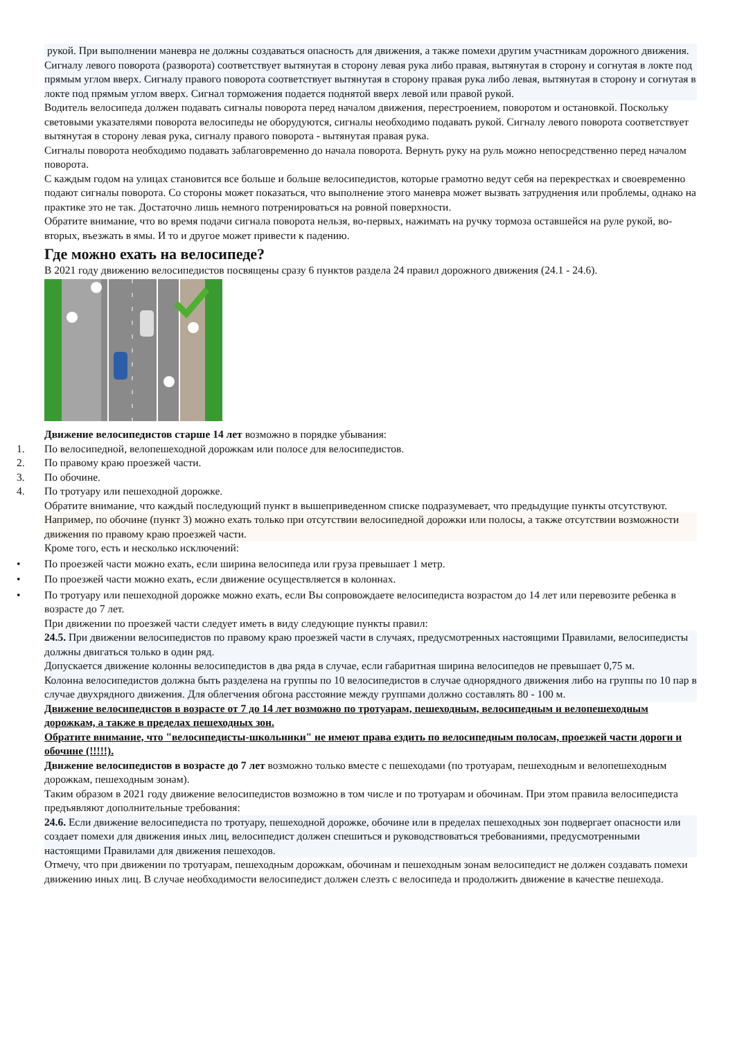рукой. При выполнении маневра не должны создаваться опасность для движения, а также помехи другим участникам дорожного движения.
Сигналу левого поворота (разворота) соответствует вытянутая в сторону левая рука либо правая, вытянутая в сторону и согнутая в локте под прямым углом вверх. Сигналу правого поворота соответствует вытянутая в сторону правая рука либо левая, вытянутая в сторону и согнутая в локте под прямым углом вверх. Сигнал торможения подается поднятой вверх левой или правой рукой.
Водитель велосипеда должен подавать сигналы поворота перед началом движения, перестроением, поворотом и остановкой. Поскольку световыми указателями поворота велосипеды не оборудуются, сигналы необходимо подавать рукой. Сигналу левого поворота соответствует вытянутая в сторону левая рука, сигналу правого поворота - вытянутая правая рука.
Сигналы поворота необходимо подавать заблаговременно до начала поворота. Вернуть руку на руль можно непосредственно перед началом поворота.
С каждым годом на улицах становится все больше и больше велосипедистов, которые грамотно ведут себя на перекрестках и своевременно подают сигналы поворота. Со стороны может показаться, что выполнение этого маневра может вызвать затруднения или проблемы, однако на практике это не так. Достаточно лишь немного потренироваться на ровной поверхности.
Обратите внимание, что во время подачи сигнала поворота нельзя, во-первых, нажимать на ручку тормоза оставшейся на руле рукой, во-вторых, въезжать в ямы. И то и другое может привести к падению.
Где можно ехать на велосипеде?
В 2021 году движению велосипедистов посвящены сразу 6 пунктов раздела 24 правил дорожного движения (24.1 - 24.6).
Движение велосипедистов старше 14 лет возможно в порядке убывания:
1. По велосипедной, велопешеходной дорожкам или полосе для велосипедистов.
2. По правому краю проезжей части.
3. По обочине.
4. По тротуару или пешеходной дорожке.
Обратите внимание, что каждый последующий пункт в вышеприведенном списке подразумевает, что предыдущие пункты отсутствуют.
Например, по обочине (пункт 3) можно ехать только при отсутствии велосипедной дорожки или полосы, а также отсутствии возможности движения по правому краю проезжей части.
Кроме того, есть и несколько исключений:
• По проезжей части можно ехать, если ширина велосипеда или груза превышает 1 метр.
• По проезжей части можно ехать, если движение осуществляется в колоннах.
• По тротуару или пешеходной дорожке можно ехать, если Вы сопровождаете велосипедиста возрастом до 14 лет или перевозите ребенка в возрасте до 7 лет.
При движении по проезжей части следует иметь в виду следующие пункты правил:
24.5. При движении велосипедистов по правому краю проезжей части в случаях, предусмотренных настоящими Правилами, велосипедисты должны двигаться только в один ряд.
Допускается движение колонны велосипедистов в два ряда в случае, если габаритная ширина велосипедов не превышает 0,75 м.
Колонна велосипедистов должна быть разделена на группы по 10 велосипедистов в случае однорядного движения либо на группы по 10 пар в случае двухрядного движения. Для облегчения обгона расстояние между группами должно составлять 80 - 100 м.
Движение велосипедистов в возрасте от 7 до 14 лет возможно по тротуарам, пешеходным, велосипедным и велопешеходным дорожкам, а также в пределах пешеходных зон.
Обратите внимание, что "велосипедисты-школьники" не имеют права ездить по велосипедным полосам, проезжей части дороги и обочине (!!!!!).
Движение велосипедистов в возрасте до 7 лет возможно только вместе с пешеходами (по тротуарам, пешеходным и велопешеходным дорожкам, пешеходным зонам).
Таким образом в 2021 году движение велосипедистов возможно в том числе и по тротуарам и обочинам. При этом правила велосипедиста предъявляют дополнительные требования:
24.6. Если движение велосипедиста по тротуару, пешеходной дорожке, обочине или в пределах пешеходных зон подвергает опасности или создает помехи для движения иных лиц, велосипедист должен спешиться и руководствоваться требованиями, предусмотренными настоящими Правилами для движения пешеходов.
Отмечу, что при движении по тротуарам, пешеходным дорожкам, обочинам и пешеходным зонам велосипедист не должен создавать помехи движению иных лиц. В случае необходимости велосипедист должен слезть с велосипеда и продолжить движение в качестве пешехода.